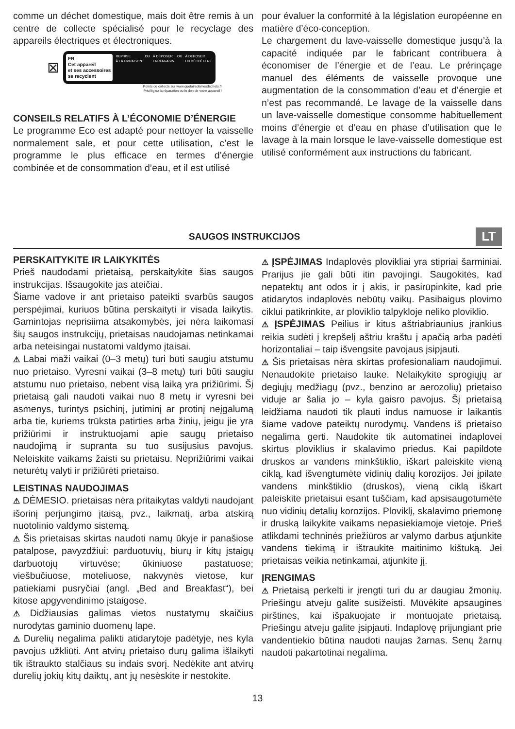comme un déchet domestique, mais doit être remis à un centre de collecte spécialisé pour le recyclage des appareils électriques et électroniques.
⊠
FR
Cet appareil
et ses accessoires
se recyclent
REPRISE
À LA LIVRAISON OU À DÉPOSER
EN MAGASIN OU À DÉPOSER
EN DÉCHÈTERIE
Points de collecte sur www.quefairedemesdechets.fr
Privilégiez la réparation ou le don de votre appareil !
CONSEILS RELATIFS À L’ÉCONOMIE D’ÉNERGIE
Le programme Eco est adapté pour nettoyer la vaisselle normalement sale, et pour cette utilisation, c’est le programme le plus efficace en termes d’énergie combinée et de consommation d’eau, et il est utilisé
pour évaluer la conformité à la législation européenne en matière d’éco-conception.
Le chargement du lave-vaisselle domestique jusqu’à la capacité indiquée par le fabricant contribuera à économiser de l’énergie et de l’eau. Le prérinçage manuel des éléments de vaisselle provoque une augmentation de la consommation d’eau et d’énergie et n’est pas recommandé. Le lavage de la vaisselle dans un lave-vaisselle domestique consomme habituellement moins d’énergie et d’eau en phase d’utilisation que le lavage à la main lorsque le lave-vaisselle domestique est utilisé conformément aux instructions du fabricant.
SAUGOS INSTRUKCIJOS
LT
PERSKAITYKITE IR LAIKYKITĖS
Prieš naudodami prietaisą, perskaitykite šias saugos instrukcijas. Išsaugokite jas ateičiai.
Šiame vadove ir ant prietaiso pateikti svarbūs saugos perspėjimai, kuriuos būtina perskaityti ir visada laikytis. Gamintojas neprisiima atsakomybės, jei nėra laikomasi šių saugos instrukcijų, prietaisas naudojamas netinkamai arba neteisingai nustatomi valdymo įtaisai.
⚠ Labai maži vaikai (0–3 metų) turi būti saugiu atstumu nuo prietaiso. Vyresni vaikai (3–8 metų) turi būti saugiu atstumu nuo prietaiso, nebent visą laiką yra prižiūrimi. Šį prietaisą gali naudoti vaikai nuo 8 metų ir vyresni bei asmenys, turintys psichinį, jutiminį ar protinį neįgalumą arba tie, kuriems trūksta patirties arba žinių, jeigu jie yra prižiūrimi ir instruktuojami apie saugų prietaiso naudojimą ir supranta su tuo susijusius pavojus. Neleiskite vaikams žaisti su prietaisu. Neprižiūrimi vaikai neturėtų valyti ir prižiūrėti prietaiso.
LEISTINAS NAUDOJIMAS
⚠ DĖMESIO. prietaisas nėra pritaikytas valdyti naudojant išorinį perjungimo įtaisą, pvz., laikmatį, arba atskirą nuotolinio valdymo sistemą.
⚠ Šis prietaisas skirtas naudoti namų ūkyje ir panašiose patalpose, pavyzdžiui: parduotuvių, biurų ir kitų įstaigų darbuotojų virtuvėse; ūkiniuose pastatuose; viešbučiuose, moteliuose, nakvynės vietose, kur patiekiami pusryčiai (angl. „Bed and Breakfast“), bei kitose apgyvendinimo įstaigose.
⚠ Didžiausias galimas vietos nustatymų skaičius nurodytas gaminio duomenų lape.
⚠ Durelių negalima palikti atidarytoje padėtyje, nes kyla pavojus užkliūti. Ant atvirų prietaiso durų galima išlaikyti tik ištraukto stalčiaus su indais svorį. Nedėkite ant atvirų durelių jokių kitų daiktų, ant jų nesėskite ir nestokite.
⚠ ĮSPĖJIMAS Indaplovės plovikliai yra stipriai šarminiai. Prarijus jie gali būti itin pavojingi. Saugokitės, kad nepatektų ant odos ir į akis, ir pasirūpinkite, kad prie atidarytos indaplovės nebūtų vaikų. Pasibaigus plovimo ciklui patikrinkite, ar ploviklio talpykloje neliko ploviklio.
⚠ ĮSPĖJIMAS Peilius ir kitus aštriabriaunius įrankius reikia sudėti į krepšelį aštriu kraštu į apačią arba padėti horizontaliai – taip išvengsite pavojaus įsipjauti.
⚠ Šis prietaisas nėra skirtas profesionaliam naudojimui. Nenaudokite prietaiso lauke. Nelaikykite sprogiųjų ar degiųjų medžiagų (pvz., benzino ar aerozolių) prietaiso viduje ar šalia jo – kyla gaisro pavojus. Šį prietaisą leidžiama naudoti tik plauti indus namuose ir laikantis šiame vadove pateiktų nurodymų. Vandens iš prietaiso negalima gerti. Naudokite tik automatinei indaplovei skirtus ploviklius ir skalavimo priedus. Kai papildote druskos ar vandens minkštiklio, iškart paleiskite vieną ciklą, kad išvengtumėte vidinių dalių korozijos. Jei įpilate vandens minkštiklio (druskos), vieną ciklą iškart paleiskite prietaisui esant tuščiam, kad apsisaugotumėte nuo vidinių detalių korozijos. Ploviklį, skalavimo priemonę ir druską laikykite vaikams nepasiekiamoje vietoje. Prieš atlikdami techninės priežiūros ar valymo darbus atjunkite vandens tiekimą ir ištraukite maitinimo kištuką. Jei prietaisas veikia netinkamai, atjunkite jį.
ĮRENGIMAS
⚠ Prietaisą perkelti ir įrengti turi du ar daugiau žmonių. Priešingu atveju galite susižeisti. Mūvėkite apsaugines pirštines, kai išpakuojate ir montuojate prietaisą. Priešingu atveju galite įsipjauti. Indaplovę prijungiant prie vandentiekio būtina naudoti naujas žarnas. Senų žarnų naudoti pakartotinai negalima.
13